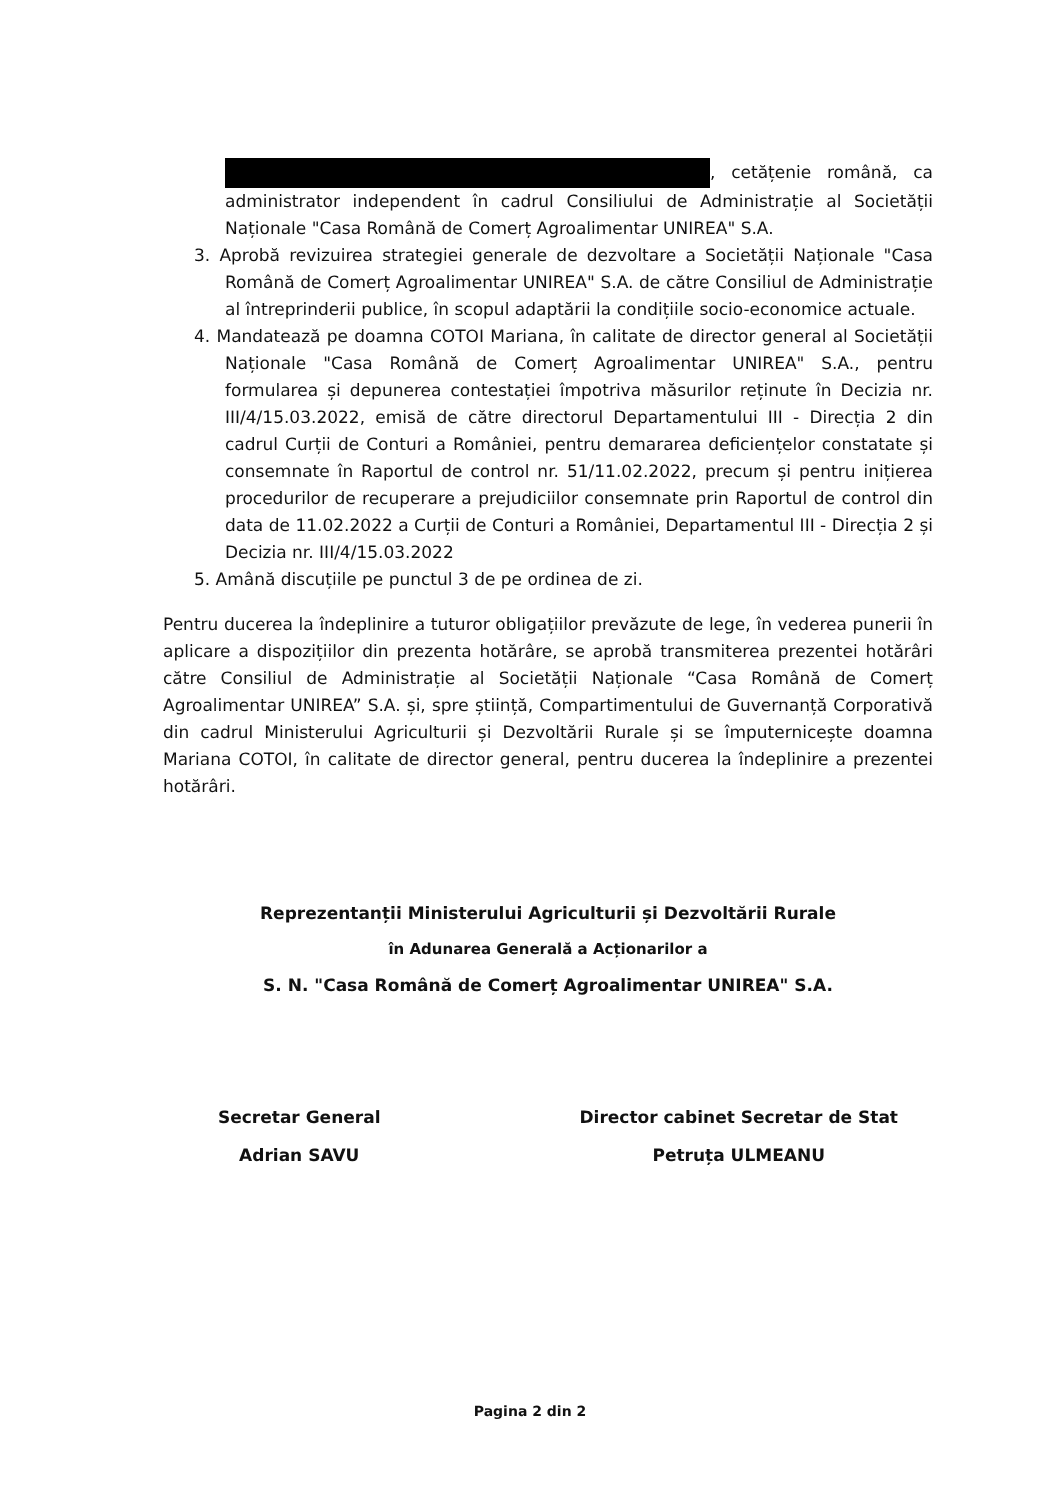, cetățenie română, ca administrator independent în cadrul Consiliului de Administrație al Societății Naționale "Casa Română de Comerț Agroalimentar UNIREA" S.A.
3. Aprobă revizuirea strategiei generale de dezvoltare a Societății Naționale "Casa Română de Comerț Agroalimentar UNIREA" S.A. de către Consiliul de Administrație al întreprinderii publice, în scopul adaptării la condițiile socio-economice actuale.
4. Mandatează pe doamna COTOI Mariana, în calitate de director general al Societății Naționale "Casa Română de Comerț Agroalimentar UNIREA" S.A., pentru formularea și depunerea contestației împotriva măsurilor reținute în Decizia nr. III/4/15.03.2022, emisă de către directorul Departamentului III - Direcția 2 din cadrul Curții de Conturi a României, pentru demararea deficiențelor constatate și consemnate în Raportul de control nr. 51/11.02.2022, precum și pentru inițierea procedurilor de recuperare a prejudiciilor consemnate prin Raportul de control din data de 11.02.2022 a Curții de Conturi a României, Departamentul III - Direcția 2 și Decizia nr. III/4/15.03.2022
5. Amână discuțiile pe punctul 3 de pe ordinea de zi.
Pentru ducerea la îndeplinire a tuturor obligațiilor prevăzute de lege, în vederea punerii în aplicare a dispozițiilor din prezenta hotărâre, se aprobă transmiterea prezentei hotărâri către Consiliul de Administrație al Societății Naționale “Casa Română de Comerț Agroalimentar UNIREA” S.A. și, spre știință, Compartimentului de Guvernanță Corporativă din cadrul Ministerului Agriculturii și Dezvoltării Rurale și se împuternicește doamna Mariana COTOI, în calitate de director general, pentru ducerea la îndeplinire a prezentei hotărâri.
Reprezentanții Ministerului Agriculturii și Dezvoltării Rurale
în Adunarea Generală a Acționarilor a
S. N. "Casa Română de Comerț Agroalimentar UNIREA" S.A.
Secretar General
Adrian SAVU
Director cabinet Secretar de Stat
Petruța ULMEANU
Pagina 2 din 2